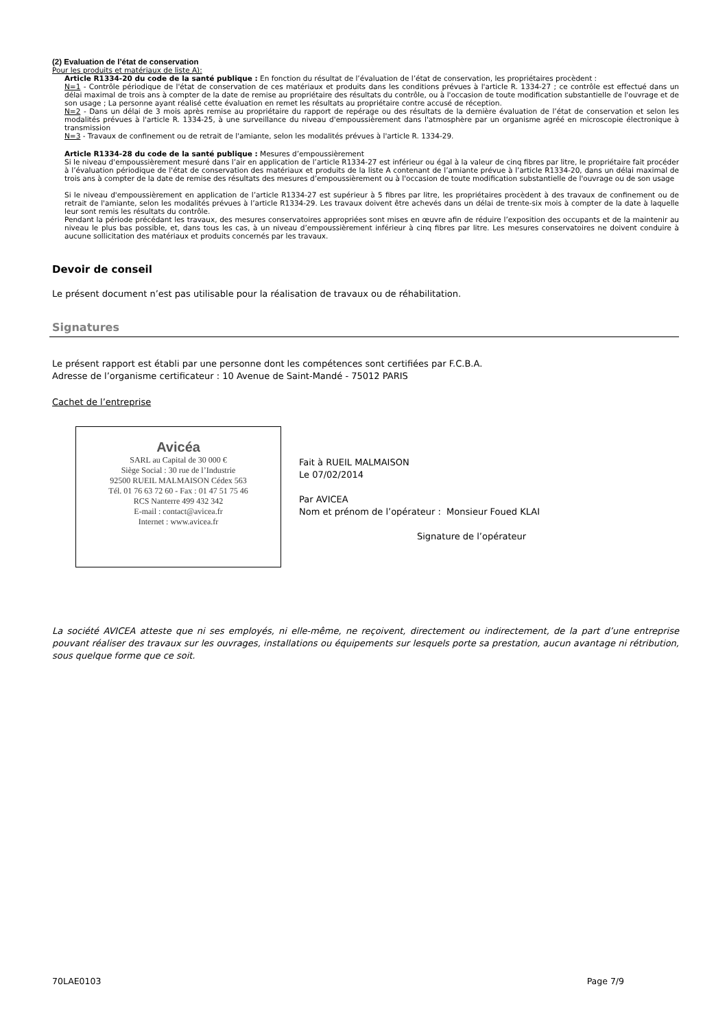(2) Evaluation de l’état de conservation
Pour les produits et matériaux de liste A):
Article R1334-20 du code de la santé publique : En fonction du résultat de l’évaluation de l’état de conservation, les propriétaires procèdent :
N=1 - Contrôle périodique de l'état de conservation de ces matériaux et produits dans les conditions prévues à l'article R. 1334-27 ; ce contrôle est effectué dans un délai maximal de trois ans à compter de la date de remise au propriétaire des résultats du contrôle, ou à l'occasion de toute modification substantielle de l'ouvrage et de son usage ; La personne ayant réalisé cette évaluation en remet les résultats au propriétaire contre accusé de réception.
N=2 - Dans un délai de 3 mois après remise au propriétaire du rapport de repérage ou des résultats de la dernière évaluation de l’état de conservation et selon les modalités prévues à l'article R. 1334-25, à une surveillance du niveau d'empoussièrement dans l'atmosphère par un organisme agréé en microscopie électronique à transmission
N=3 - Travaux de confinement ou de retrait de l'amiante, selon les modalités prévues à l'article R. 1334-29.
Article R1334-28 du code de la santé publique : Mesures d’empoussièrement
Si le niveau d'empoussièrement mesuré dans l’air en application de l’article R1334-27 est inférieur ou égal à la valeur de cinq fibres par litre, le propriétaire fait procéder à l’évaluation périodique de l'état de conservation des matériaux et produits de la liste A contenant de l’amiante prévue à l’article R1334-20, dans un délai maximal de trois ans à compter de la date de remise des résultats des mesures d’empoussièrement ou à l'occasion de toute modification substantielle de l'ouvrage ou de son usage
Si le niveau d'empoussièrement en application de l’article R1334-27 est supérieur à 5 fibres par litre, les propriétaires procèdent à des travaux de confinement ou de retrait de l'amiante, selon les modalités prévues à l’article R1334-29. Les travaux doivent être achevés dans un délai de trente-six mois à compter de la date à laquelle leur sont remis les résultats du contrôle.
Pendant la période précédant les travaux, des mesures conservatoires appropriées sont mises en œuvre afin de réduire l’exposition des occupants et de la maintenir au niveau le plus bas possible, et, dans tous les cas, à un niveau d’empoussièrement inférieur à cinq fibres par litre. Les mesures conservatoires ne doivent conduire à aucune sollicitation des matériaux et produits concernés par les travaux.
Devoir de conseil
Le présent document n’est pas utilisable pour la réalisation de travaux ou de réhabilitation.
Signatures
Le présent rapport est établi par une personne dont les compétences sont certifiées par F.C.B.A.
Adresse de l’organisme certificateur : 10 Avenue de Saint-Mandé - 75012 PARIS
Cachet de l’entreprise
Avicéa
SARL au Capital de 30 000 €
Siège Social : 30 rue de l’Industrie
92500 RUEIL MALMAISON Cédex 563
Tél. 01 76 63 72 60 - Fax : 01 47 51 75 46
RCS Nanterre 499 432 342
E-mail : contact@avicea.fr
Internet : www.avicea.fr
Fait à RUEIL MALMAISON
Le 07/02/2014
Par AVICEA
Nom et prénom de l’opérateur : Monsieur Foued KLAI
Signature de l’opérateur
La société AVICEA atteste que ni ses employés, ni elle-même, ne reçoivent, directement ou indirectement, de la part d’une entreprise pouvant réaliser des travaux sur les ouvrages, installations ou équipements sur lesquels porte sa prestation, aucun avantage ni rétribution, sous quelque forme que ce soit.
70LAE0103 Page 7/9